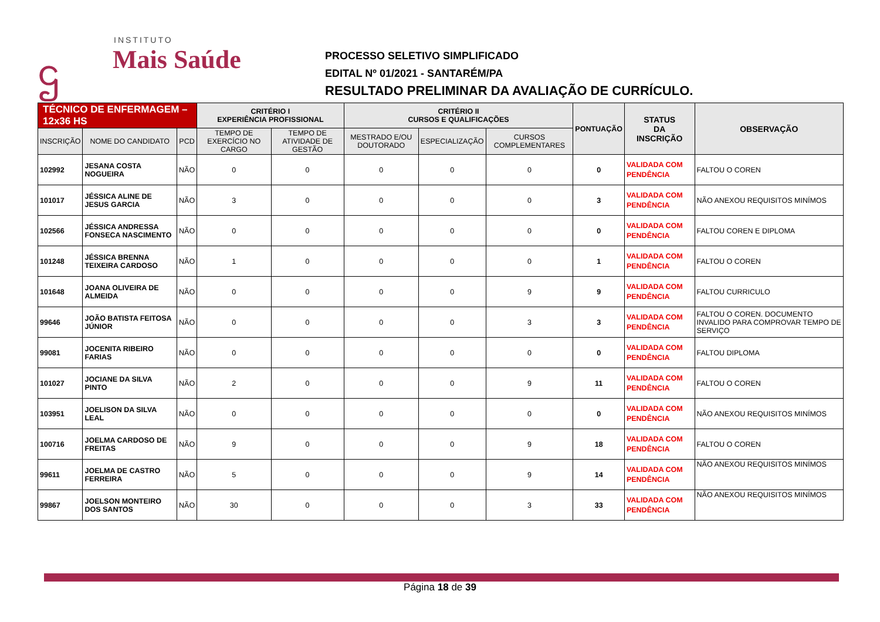ဌ
INSTITUTO
Mais Saúde
PROCESSO SELETIVO SIMPLIFICADO
EDITAL Nº 01/2021 - SANTARÉM/PA
RESULTADO PRELIMINAR DA AVALIAÇÃO DE CURRÍCULO.
| TÉCNICO DE ENFERMAGEM – 12x36 HS | | | CRITÉRIO I EXPERIÊNCIA PROFISSIONAL | | CRITÉRIO II CURSOS E QUALIFICAÇÕES | | | PONTUAÇÃO | STATUS DA INSCRIÇÃO | OBSERVAÇÃO |
| --- | --- | --- | --- | --- | --- | --- | --- | --- | --- | --- |
| INSCRIÇÃO | NOME DO CANDIDATO | PCD | TEMPO DE EXERCÍCIO NO CARGO | TEMPO DE ATIVIDADE DE GESTÃO | MESTRADO E/OU DOUTORADO | ESPECIALIZAÇÃO | CURSOS COMPLEMENTARES | | | |
| 102992 | JESANA COSTA NOGUEIRA | NÃO | 0 | 0 | 0 | 0 | 0 | 0 | VALIDADA COM PENDÊNCIA | FALTOU O COREN |
| 101017 | JÉSSICA ALINE DE JESUS GARCIA | NÃO | 3 | 0 | 0 | 0 | 0 | 3 | VALIDADA COM PENDÊNCIA | NÃO ANEXOU REQUISITOS MINÍMOS |
| 102566 | JÉSSICA ANDRESSA FONSECA NASCIMENTO | NÃO | 0 | 0 | 0 | 0 | 0 | 0 | VALIDADA COM PENDÊNCIA | FALTOU COREN E DIPLOMA |
| 101248 | JÉSSICA BRENNA TEIXEIRA CARDOSO | NÃO | 1 | 0 | 0 | 0 | 0 | 1 | VALIDADA COM PENDÊNCIA | FALTOU O COREN |
| 101648 | JOANA OLIVEIRA DE ALMEIDA | NÃO | 0 | 0 | 0 | 0 | 9 | 9 | VALIDADA COM PENDÊNCIA | FALTOU CURRICULO |
| 99646 | JOÃO BATISTA FEITOSA JÚNIOR | NÃO | 0 | 0 | 0 | 0 | 3 | 3 | VALIDADA COM PENDÊNCIA | FALTOU O COREN. DOCUMENTO INVALIDO PARA COMPROVAR TEMPO DE SERVIÇO |
| 99081 | JOCENITA RIBEIRO FARIAS | NÃO | 0 | 0 | 0 | 0 | 0 | 0 | VALIDADA COM PENDÊNCIA | FALTOU DIPLOMA |
| 101027 | JOCIANE DA SILVA PINTO | NÃO | 2 | 0 | 0 | 0 | 9 | 11 | VALIDADA COM PENDÊNCIA | FALTOU O COREN |
| 103951 | JOELISON DA SILVA LEAL | NÃO | 0 | 0 | 0 | 0 | 0 | 0 | VALIDADA COM PENDÊNCIA | NÃO ANEXOU REQUISITOS MINÍMOS |
| 100716 | JOELMA CARDOSO DE FREITAS | NÃO | 9 | 0 | 0 | 0 | 9 | 18 | VALIDADA COM PENDÊNCIA | FALTOU O COREN |
| 99611 | JOELMA DE CASTRO FERREIRA | NÃO | 5 | 0 | 0 | 0 | 9 | 14 | VALIDADA COM PENDÊNCIA | NÃO ANEXOU REQUISITOS MINÍMOS |
| 99867 | JOELSON MONTEIRO DOS SANTOS | NÃO | 30 | 0 | 0 | 0 | 3 | 33 | VALIDADA COM PENDÊNCIA | NÃO ANEXOU REQUISITOS MINÍMOS |
Página 18 de 39